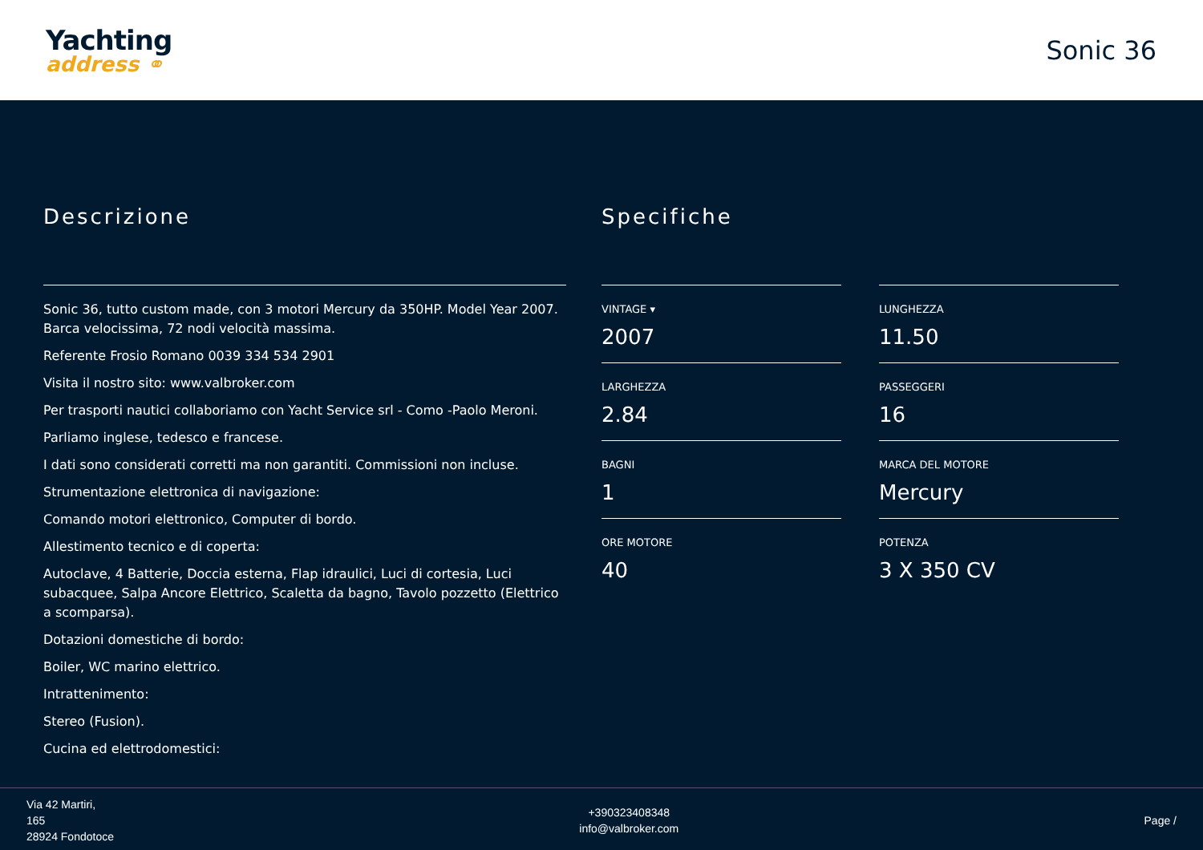Yachting
address ⚭
Sonic 36
Descrizione
Sonic 36, tutto custom made, con 3 motori Mercury da 350HP. Model Year 2007. Barca velocissima, 72 nodi velocità massima.
Referente Frosio Romano 0039 334 534 2901
Visita il nostro sito: www.valbroker.com
Per trasporti nautici collaboriamo con Yacht Service srl - Como -Paolo Meroni.
Parliamo inglese, tedesco e francese.
I dati sono considerati corretti ma non garantiti. Commissioni non incluse.
Strumentazione elettronica di navigazione:
Comando motori elettronico, Computer di bordo.
Allestimento tecnico e di coperta:
Autoclave, 4 Batterie, Doccia esterna, Flap idraulici, Luci di cortesia, Luci subacquee, Salpa Ancore Elettrico, Scaletta da bagno, Tavolo pozzetto (Elettrico a scomparsa).
Dotazioni domestiche di bordo:
Boiler, WC marino elettrico.
Intrattenimento:
Stereo (Fusion).
Cucina ed elettrodomestici:
Specifiche
VINTAGE ▾
2007
LUNGHEZZA
11.50
LARGHEZZA
2.84
PASSEGGERI
16
BAGNI
1
MARCA DEL MOTORE
Mercury
ORE MOTORE
40
POTENZA
3 X 350 CV
Via 42 Martiri,
165
28924 Fondotoce
+390323408348
info@valbroker.com
Page /